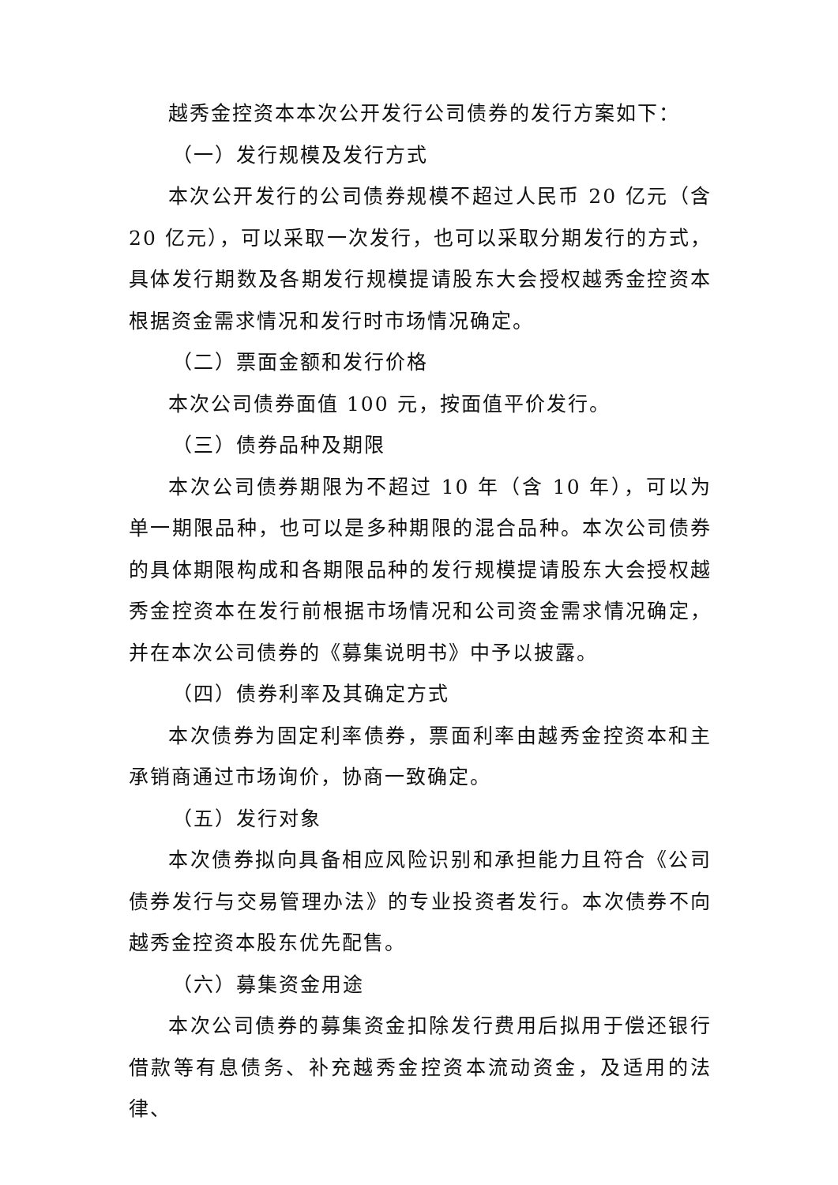越秀金控资本本次公开发行公司债券的发行方案如下：
（一）发行规模及发行方式
本次公开发行的公司债券规模不超过人民币 20 亿元（含 20 亿元），可以采取一次发行，也可以采取分期发行的方式，具体发行期数及各期发行规模提请股东大会授权越秀金控资本根据资金需求情况和发行时市场情况确定。
（二）票面金额和发行价格
本次公司债券面值 100 元，按面值平价发行。
（三）债券品种及期限
本次公司债券期限为不超过 10 年（含 10 年），可以为单一期限品种，也可以是多种期限的混合品种。本次公司债券的具体期限构成和各期限品种的发行规模提请股东大会授权越秀金控资本在发行前根据市场情况和公司资金需求情况确定，并在本次公司债券的《募集说明书》中予以披露。
（四）债券利率及其确定方式
本次债券为固定利率债券，票面利率由越秀金控资本和主承销商通过市场询价，协商一致确定。
（五）发行对象
本次债券拟向具备相应风险识别和承担能力且符合《公司债券发行与交易管理办法》的专业投资者发行。本次债券不向越秀金控资本股东优先配售。
（六）募集资金用途
本次公司债券的募集资金扣除发行费用后拟用于偿还银行借款等有息债务、补充越秀金控资本流动资金，及适用的法律、